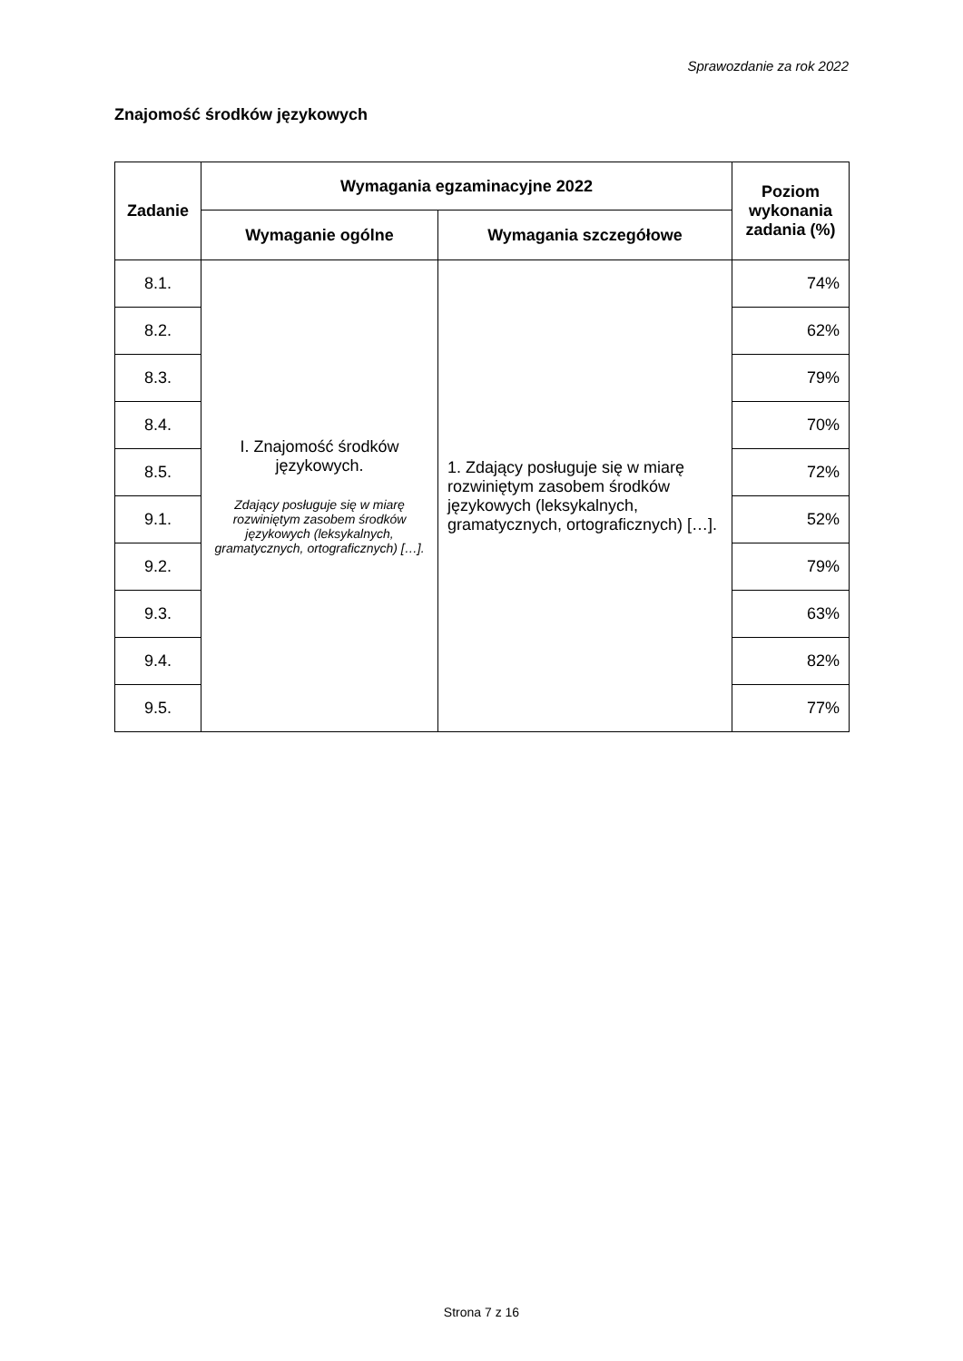Sprawozdanie za rok 2022
Znajomość środków językowych
| Zadanie | Wymagania egzaminacyjne 2022 | | Poziom wykonania zadania (%) |
| --- | --- | --- | --- |
| | Wymaganie ogólne | Wymagania szczegółowe | |
| 8.1. | I. Znajomość środków językowych. Zdający posługuje się w miarę rozwiniętym zasobem środków językowych (leksykalnych, gramatycznych, ortograficznych) […]. | 1. Zdający posługuje się w miarę rozwiniętym zasobem środków językowych (leksykalnych, gramatycznych, ortograficznych) […]. | 74% |
| 8.2. | | | 62% |
| 8.3. | | | 79% |
| 8.4. | | | 70% |
| 8.5. | | | 72% |
| 9.1. | | | 52% |
| 9.2. | | | 79% |
| 9.3. | | | 63% |
| 9.4. | | | 82% |
| 9.5. | | | 77% |
Strona 7 z 16